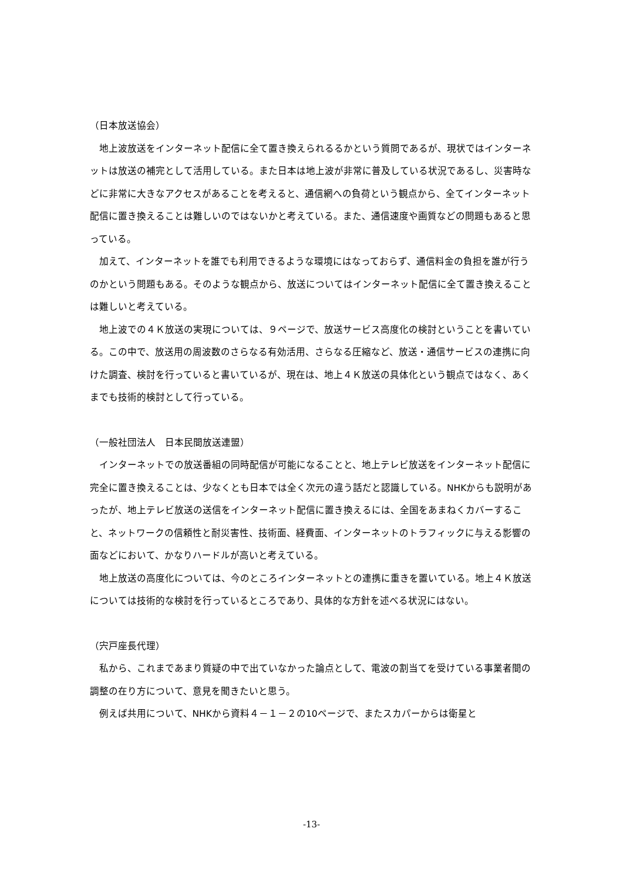（日本放送協会）
地上波放送をインターネット配信に全て置き換えられるるかという質問であるが、現状ではインターネットは放送の補完として活用している。また日本は地上波が非常に普及している状況であるし、災害時などに非常に大きなアクセスがあることを考えると、通信網への負荷という観点から、全てインターネット配信に置き換えることは難しいのではないかと考えている。また、通信速度や画質などの問題もあると思っている。
加えて、インターネットを誰でも利用できるような環境にはなっておらず、通信料金の負担を誰が行うのかという問題もある。そのような観点から、放送についてはインターネット配信に全て置き換えることは難しいと考えている。
地上波での４Ｋ放送の実現については、９ページで、放送サービス高度化の検討ということを書いている。この中で、放送用の周波数のさらなる有効活用、さらなる圧縮など、放送・通信サービスの連携に向けた調査、検討を行っていると書いているが、現在は、地上４Ｋ放送の具体化という観点ではなく、あくまでも技術的検討として行っている。
（一般社団法人　日本民間放送連盟）
インターネットでの放送番組の同時配信が可能になることと、地上テレビ放送をインターネット配信に完全に置き換えることは、少なくとも日本では全く次元の違う話だと認識している。NHKからも説明があったが、地上テレビ放送の送信をインターネット配信に置き換えるには、全国をあまねくカバーすること、ネットワークの信頼性と耐災害性、技術面、経費面、インターネットのトラフィックに与える影響の面などにおいて、かなりハードルが高いと考えている。
地上放送の高度化については、今のところインターネットとの連携に重きを置いている。地上４Ｋ放送については技術的な検討を行っているところであり、具体的な方針を述べる状況にはない。
（宍戸座長代理）
私から、これまであまり質疑の中で出ていなかった論点として、電波の割当てを受けている事業者間の調整の在り方について、意見を聞きたいと思う。
例えば共用について、NHKから資料４－１－２の10ページで、またスカパーからは衛星と
-13-